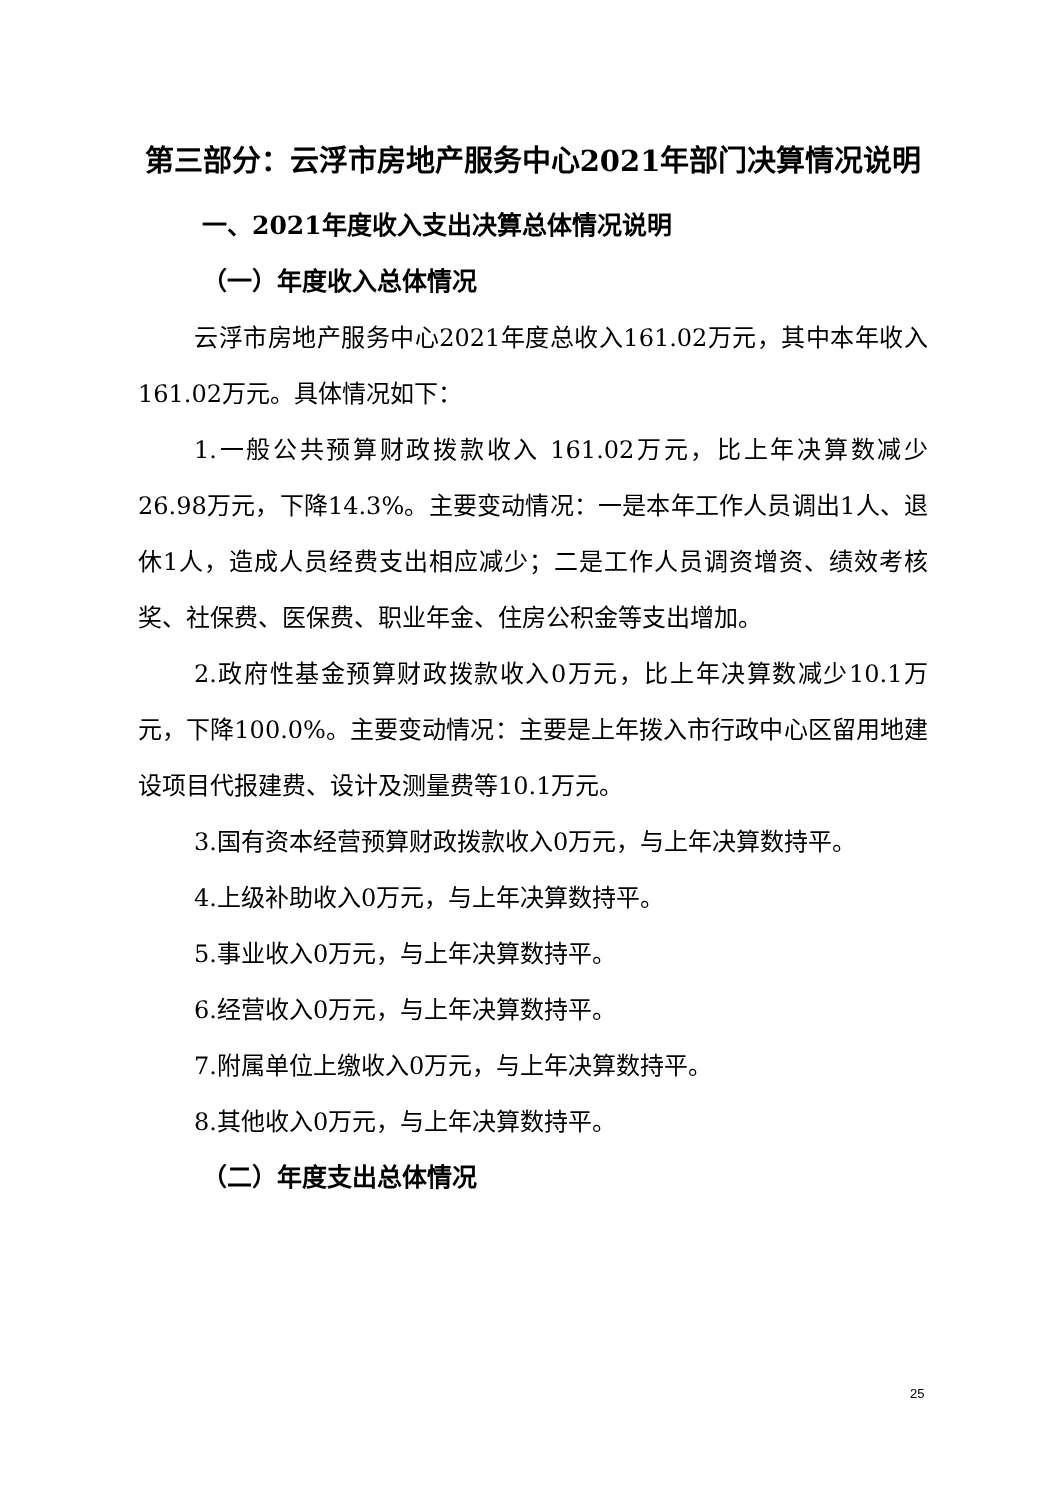第三部分：云浮市房地产服务中心2021年部门决算情况说明
一、2021年度收入支出决算总体情况说明
（一）年度收入总体情况
云浮市房地产服务中心2021年度总收入161.02万元，其中本年收入161.02万元。具体情况如下：
1.一般公共预算财政拨款收入 161.02万元，比上年决算数减少26.98万元，下降14.3%。主要变动情况：一是本年工作人员调出1人、退休1人，造成人员经费支出相应减少；二是工作人员调资增资、绩效考核奖、社保费、医保费、职业年金、住房公积金等支出增加。
2.政府性基金预算财政拨款收入0万元，比上年决算数减少10.1万元，下降100.0%。主要变动情况：主要是上年拨入市行政中心区留用地建设项目代报建费、设计及测量费等10.1万元。
3.国有资本经营预算财政拨款收入0万元，与上年决算数持平。
4.上级补助收入0万元，与上年决算数持平。
5.事业收入0万元，与上年决算数持平。
6.经营收入0万元，与上年决算数持平。
7.附属单位上缴收入0万元，与上年决算数持平。
8.其他收入0万元，与上年决算数持平。
（二）年度支出总体情况
25